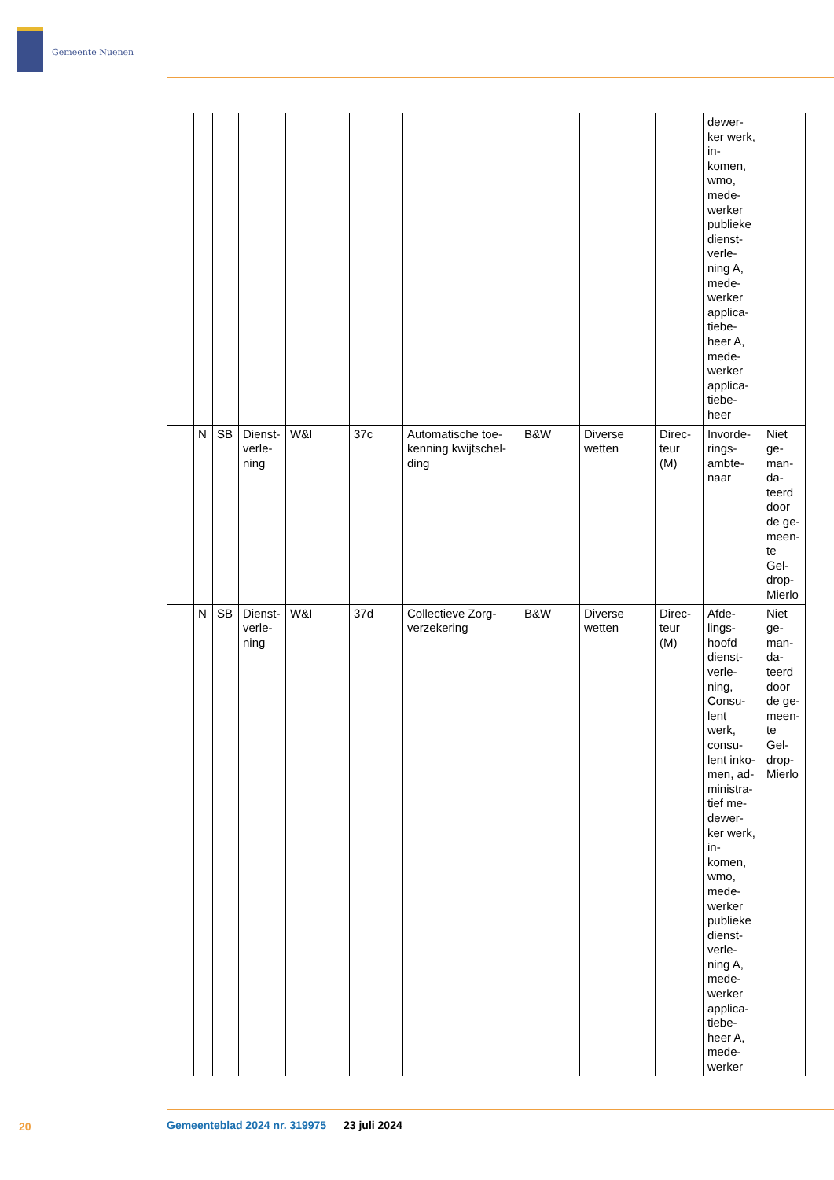Gemeente Nuenen
| | | | | | | | | | | dewer-ker werk, in-komen, wmo, mede-werker publieke dienst-verle-ning A, mede-werker applica-tiebe-heer A, mede-werker applica-tiebe-heer | |
| | N | SB | Dienst-verle-ning | W&I | 37c | Automatische toe-kenning kwijtschel-ding | B&W | Diverse wetten | Direc-teur (M) | Invorde-rings-ambte-naar | Niet ge-man-da-teerd door de ge-meen-te Gel-drop-Mierlo |
| | N | SB | Dienst-verle-ning | W&I | 37d | Collectieve Zorg-verzekering | B&W | Diverse wetten | Direc-teur (M) | Afde-lings-hoofd dienst-verle-ning, Consu-lent werk, consu-lent inko-men, ad-ministra-tief me-dewer-ker werk, in-komen, wmo, mede-werker publieke dienst-verle-ning A, mede-werker applica-tiebe-heer A, mede-werker | Niet ge-man-da-teerd door de ge-meen-te Gel-drop-Mierlo |
20
Gemeenteblad 2024 nr. 319975 23 juli 2024